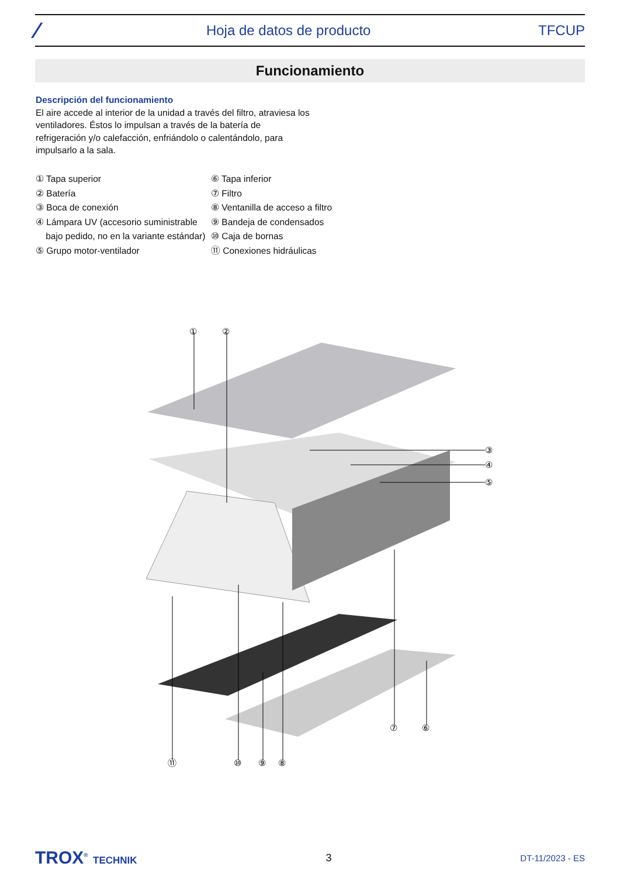⁄ Hoja de datos de producto TFCUP
Funcionamiento
Descripción del funcionamiento
El aire accede al interior de la unidad a través del filtro, atraviesa los ventiladores. Éstos lo impulsan a través de la batería de refrigeración y/o calefacción, enfriándolo o calentándolo, para impulsarlo a la sala.
① Tapa superior
② Batería
③ Boca de conexión
④ Lámpara UV (accesorio suministrable
bajo pedido, no en la variante estándar)
⑤ Grupo motor-ventilador
⑥ Tapa inferior
⑦ Filtro
⑧ Ventanilla de acceso a filtro
⑨ Bandeja de condensados
⑩ Caja de bornas
⑪ Conexiones hidráulicas
①
②
③
④
⑤
⑥
⑦
⑧
⑨
⑩
⑪
TROX<sup>®</sup> TECHNIK 3 DT-11/2023 - ES